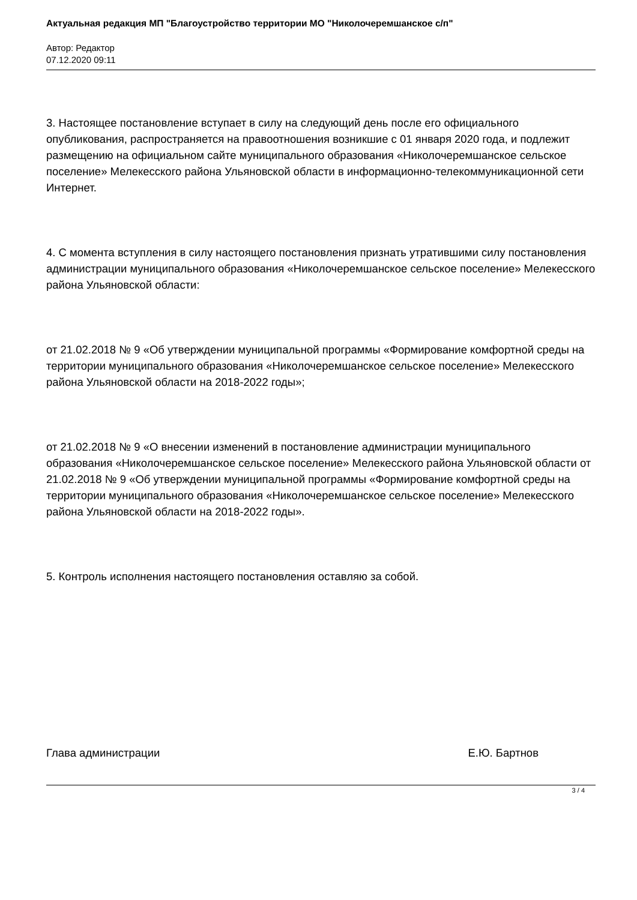Актуальная редакция МП "Благоустройство территории МО "Николочеремшанское с/п"
Автор: Редактор
07.12.2020 09:11
3. Настоящее постановление вступает в силу на следующий день после его официального опубликования, распространяется на правоотношения возникшие с 01 января 2020 года, и подлежит размещению на официальном сайте муниципального образования «Николочеремшанское сельское поселение» Мелекесского района Ульяновской области в информационно-телекоммуникационной сети Интернет.
4. С момента вступления в силу настоящего постановления признать утратившими силу постановления администрации муниципального образования «Николочеремшанское сельское поселение» Мелекесского района Ульяновской области:
от 21.02.2018 № 9 «Об утверждении муниципальной программы «Формирование комфортной среды на территории муниципального образования «Николочеремшанское сельское поселение» Мелекесского района Ульяновской области на 2018-2022 годы»;
от 21.02.2018 № 9 «О внесении изменений в постановление администрации муниципального образования «Николочеремшанское сельское поселение» Мелекесского района Ульяновской области от 21.02.2018 № 9 «Об утверждении муниципальной программы «Формирование комфортной среды на территории муниципального образования «Николочеремшанское сельское поселение» Мелекесского района Ульяновской области на 2018-2022 годы».
5. Контроль исполнения настоящего постановления оставляю за собой.
Глава администрации Е.Ю. Бартнов
3 / 4